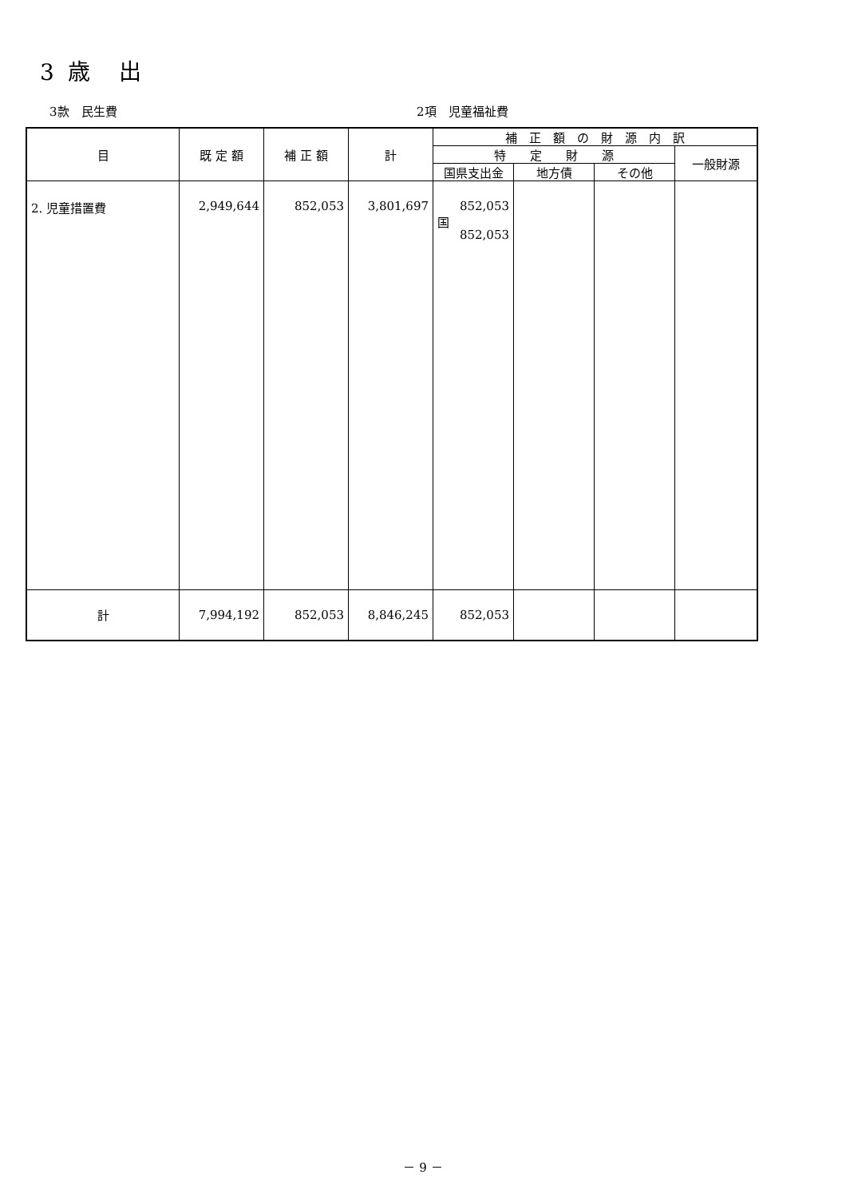3 歳　出
3款　民生費 2項　児童福祉費
| 目 | 既 定 額 | 補 正 額 | 計 | 補 正 額 の 財 源 内 訳 | | | |
| --- | --- | --- | --- | --- | --- | --- | --- |
| | | | | 特 定 財 源 | | | 一般財源 |
| | | | | 国県支出金 | 地方債 | その他 | |
| 2. 児童措置費 | 2,949,644 | 852,053 | 3,801,697 | 852,053 国 852,053 | | | |
| 計 | 7,994,192 | 852,053 | 8,846,245 | 852,053 | | | |
－ 9 －